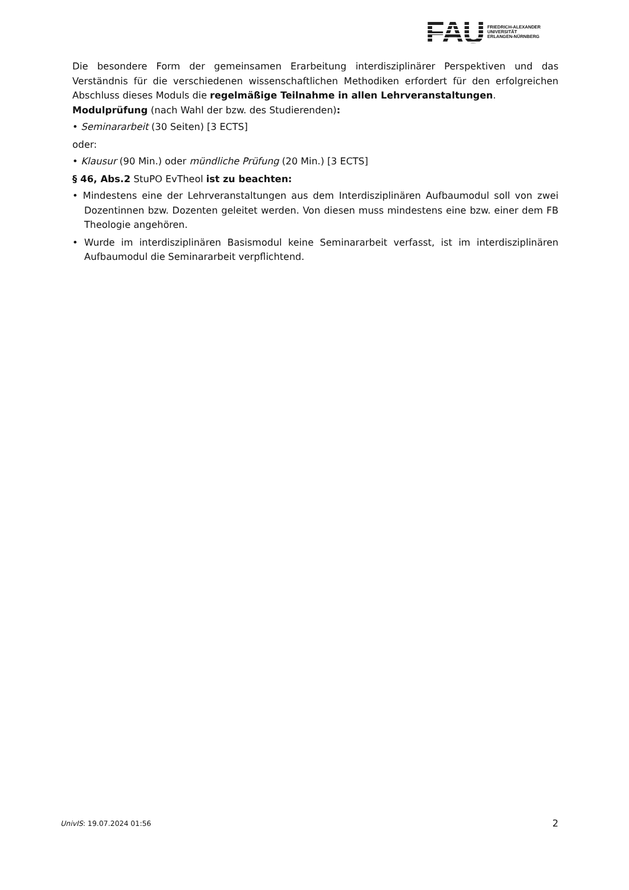FAU
FRIEDRICH-ALEXANDER
UNIVERSITÄT
ERLANGEN-NÜRNBERG
Die besondere Form der gemeinsamen Erarbeitung interdisziplinärer Perspektiven und das Verständnis für die verschiedenen wissenschaftlichen Methodiken erfordert für den erfolgreichen Abschluss dieses Moduls die regelmäßige Teilnahme in allen Lehrveranstaltungen.
Modulprüfung (nach Wahl der bzw. des Studierenden):
• Seminararbeit (30 Seiten) [3 ECTS]
oder:
• Klausur (90 Min.) oder mündliche Prüfung (20 Min.) [3 ECTS]
§ 46, Abs.2 StuPO EvTheol ist zu beachten:
• Mindestens eine der Lehrveranstaltungen aus dem Interdisziplinären Aufbaumodul soll von zwei Dozentinnen bzw. Dozenten geleitet werden. Von diesen muss mindestens eine bzw. einer dem FB Theologie angehören.
• Wurde im interdisziplinären Basismodul keine Seminararbeit verfasst, ist im interdisziplinären Aufbaumodul die Seminararbeit verpflichtend.
UnivIS: 19.07.2024 01:56 2